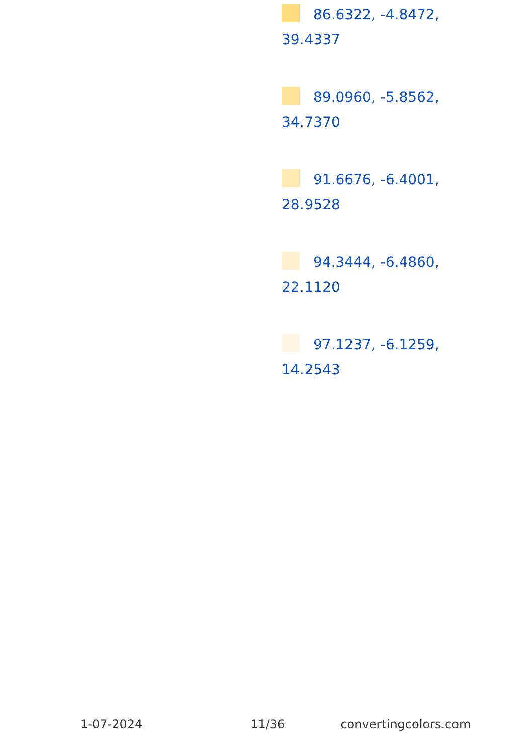86.6322, -4.8472, 39.4337
89.0960, -5.8562, 34.7370
91.6676, -6.4001, 28.9528
94.3444, -6.4860, 22.1120
97.1237, -6.1259, 14.2543
1-07-2024 11/36 convertingcolors.com